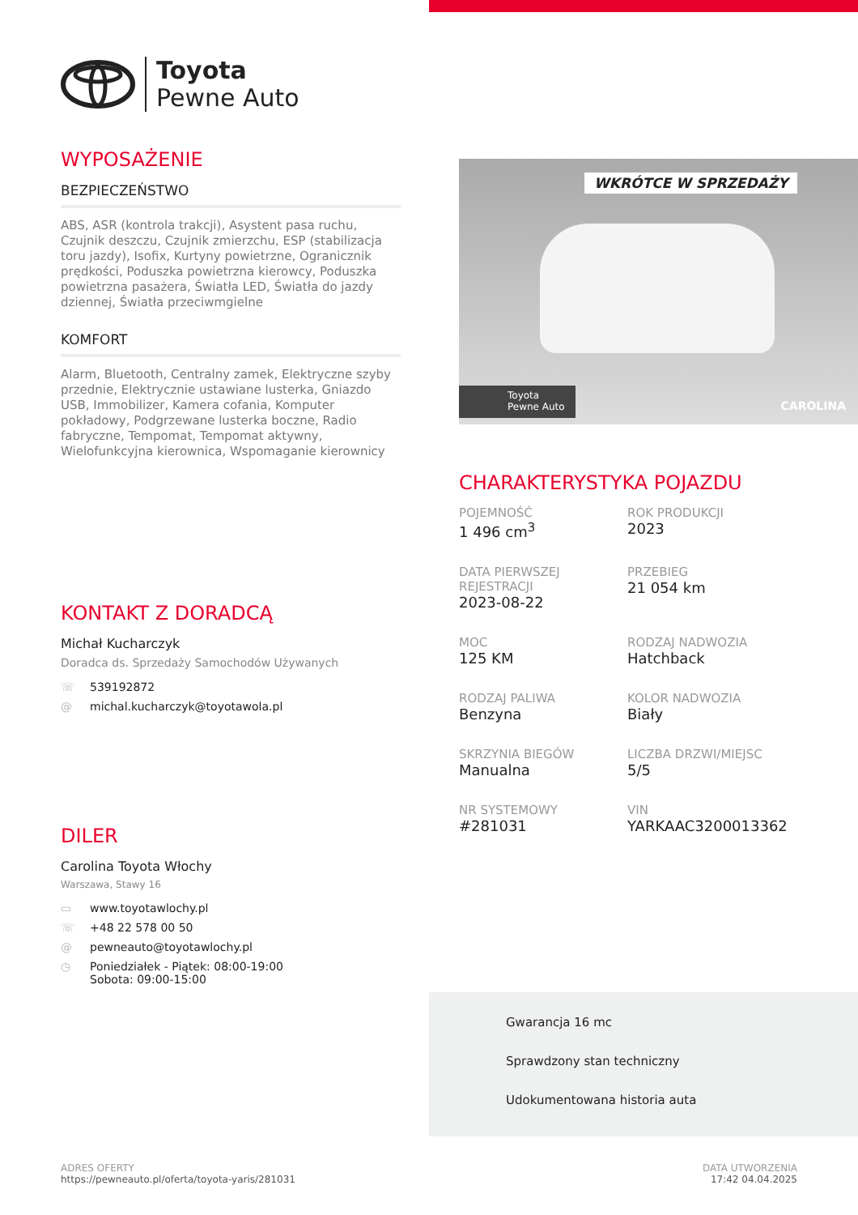Toyota
Pewne Auto
WYPOSAŻENIE
BEZPIECZEŃSTWO
ABS, ASR (kontrola trakcji), Asystent pasa ruchu, Czujnik deszczu, Czujnik zmierzchu, ESP (stabilizacja toru jazdy), Isofix, Kurtyny powietrzne, Ogranicznik prędkości, Poduszka powietrzna kierowcy, Poduszka powietrzna pasażera, Światła LED, Światła do jazdy dziennej, Światła przeciwmgielne
KOMFORT
Alarm, Bluetooth, Centralny zamek, Elektryczne szyby przednie, Elektrycznie ustawiane lusterka, Gniazdo USB, Immobilizer, Kamera cofania, Komputer pokładowy, Podgrzewane lusterka boczne, Radio fabryczne, Tempomat, Tempomat aktywny, Wielofunkcyjna kierownica, Wspomaganie kierownicy
KONTAKT Z DORADCĄ
Michał Kucharczyk
Doradca ds. Sprzedaży Samochodów Używanych
☏ 539192872
@ michal.kucharczyk@toyotawola.pl
DILER
Carolina Toyota Włochy
Warszawa, Stawy 16
▭ www.toyotawlochy.pl
☏ +48 22 578 00 50
@ pewneauto@toyotawlochy.pl
◷ Poniedziałek - Piątek: 08:00-19:00
Sobota: 09:00-15:00
WKRÓTCE W SPRZEDAŻY
Toyota
Pewne Auto
CAROLINA
CHARAKTERYSTYKA POJAZDU
POJEMNOŚĆ
1 496 cm<sup>3</sup>
ROK PRODUKCJI
2023
DATA PIERWSZEJ REJESTRACJI
2023-08-22
PRZEBIEG
21 054 km
MOC
125 KM
RODZAJ NADWOZIA
Hatchback
RODZAJ PALIWA
Benzyna
KOLOR NADWOZIA
Biały
SKRZYNIA BIEGÓW
Manualna
LICZBA DRZWI/MIEJSC
5/5
NR SYSTEMOWY
#281031
VIN
YARKAAC3200013362
Gwarancja 16 mc
Sprawdzony stan techniczny
Udokumentowana historia auta
ADRES OFERTY
https://pewneauto.pl/oferta/toyota-yaris/281031
DATA UTWORZENIA
17:42 04.04.2025